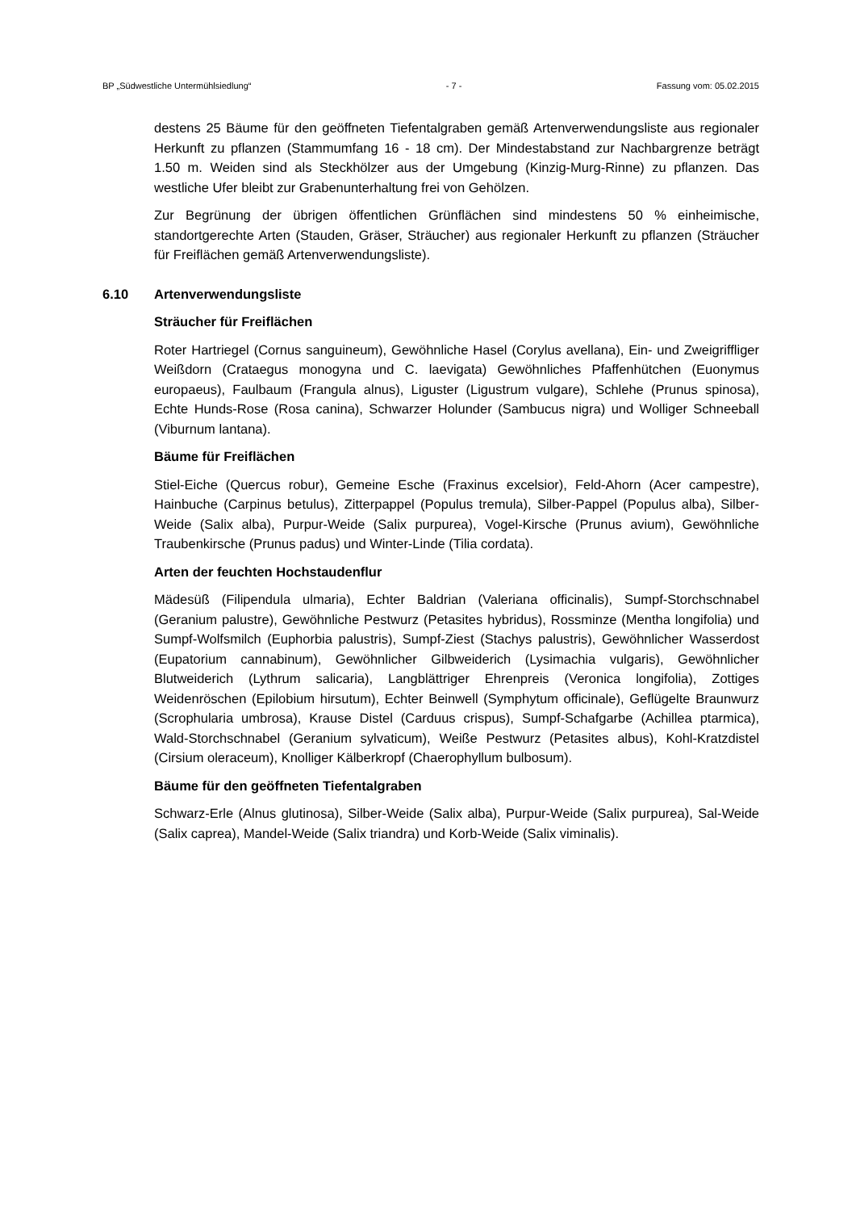BP „Südwestliche Untermühlsiedlung“- 7 - Fassung vom: 05.02.2015
destens 25 Bäume für den geöffneten Tiefentalgraben gemäß Artenverwendungsliste aus regionaler Herkunft zu pflanzen (Stammumfang 16 - 18 cm). Der Mindestabstand zur Nachbargrenze beträgt 1.50 m. Weiden sind als Steckhölzer aus der Umgebung (Kinzig-Murg-Rinne) zu pflanzen. Das westliche Ufer bleibt zur Grabenunterhaltung frei von Gehölzen.
Zur Begrünung der übrigen öffentlichen Grünflächen sind mindestens 50 % einheimische, standortgerechte Arten (Stauden, Gräser, Sträucher) aus regionaler Herkunft zu pflanzen (Sträucher für Freiflächen gemäß Artenverwendungsliste).
6.10 Artenverwendungsliste
Sträucher für Freiflächen
Roter Hartriegel (Cornus sanguineum), Gewöhnliche Hasel (Corylus avellana), Ein- und Zweigriffliger Weißdorn (Crataegus monogyna und C. laevigata) Gewöhnliches Pfaffenhütchen (Euonymus europaeus), Faulbaum (Frangula alnus), Liguster (Ligustrum vulgare), Schlehe (Prunus spinosa), Echte Hunds-Rose (Rosa canina), Schwarzer Holunder (Sambucus nigra) und Wolliger Schneeball (Viburnum lantana).
Bäume für Freiflächen
Stiel-Eiche (Quercus robur), Gemeine Esche (Fraxinus excelsior), Feld-Ahorn (Acer campestre), Hainbuche (Carpinus betulus), Zitterpappel (Populus tremula), Silber-Pappel (Populus alba), Silber-Weide (Salix alba), Purpur-Weide (Salix purpurea), Vogel-Kirsche (Prunus avium), Gewöhnliche Traubenkirsche (Prunus padus) und Winter-Linde (Tilia cordata).
Arten der feuchten Hochstaudenflur
Mädesüß (Filipendula ulmaria), Echter Baldrian (Valeriana officinalis), Sumpf-Storchschnabel (Geranium palustre), Gewöhnliche Pestwurz (Petasites hybridus), Rossminze (Mentha longifolia) und Sumpf-Wolfsmilch (Euphorbia palustris), Sumpf-Ziest (Stachys palustris), Gewöhnlicher Wasserdost (Eupatorium cannabinum), Gewöhnlicher Gilbweiderich (Lysimachia vulgaris), Gewöhnlicher Blutweiderich (Lythrum salicaria), Langblättriger Ehrenpreis (Veronica longifolia), Zottiges Weidenröschen (Epilobium hirsutum), Echter Beinwell (Symphytum officinale), Geflügelte Braunwurz (Scrophularia umbrosa), Krause Distel (Carduus crispus), Sumpf-Schafgarbe (Achillea ptarmica), Wald-Storchschnabel (Geranium sylvaticum), Weiße Pestwurz (Petasites albus), Kohl-Kratzdistel (Cirsium oleraceum), Knolliger Kälberkropf (Chaerophyllum bulbosum).
Bäume für den geöffneten Tiefentalgraben
Schwarz-Erle (Alnus glutinosa), Silber-Weide (Salix alba), Purpur-Weide (Salix purpurea), Sal-Weide (Salix caprea), Mandel-Weide (Salix triandra) und Korb-Weide (Salix viminalis).